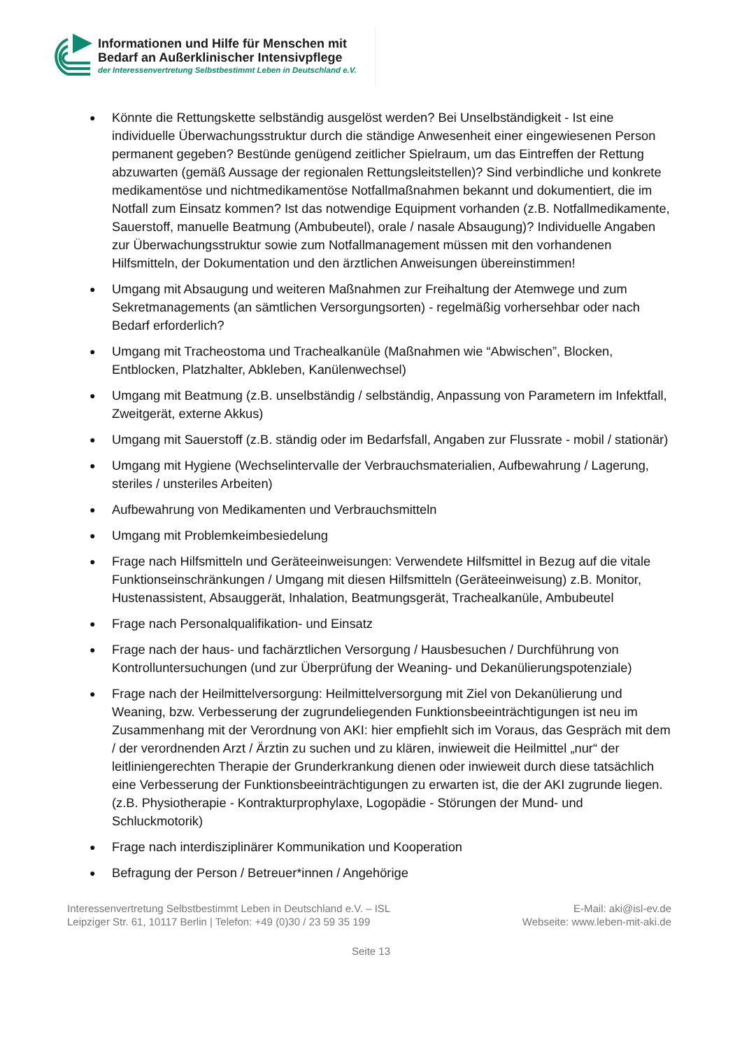Informationen und Hilfe für Menschen mit
Bedarf an Außerklinischer Intensivpflege
der Interessenvertretung Selbstbestimmt Leben in Deutschland e.V.
● Könnte die Rettungskette selbständig ausgelöst werden? Bei Unselbständigkeit - Ist eine individuelle Überwachungsstruktur durch die ständige Anwesenheit einer eingewiesenen Person permanent gegeben? Bestünde genügend zeitlicher Spielraum, um das Eintreffen der Rettung abzuwarten (gemäß Aussage der regionalen Rettungsleitstellen)? Sind verbindliche und konkrete medikamentöse und nichtmedikamentöse Notfallmaßnahmen bekannt und dokumentiert, die im Notfall zum Einsatz kommen? Ist das notwendige Equipment vorhanden (z.B. Notfallmedikamente, Sauerstoff, manuelle Beatmung (Ambubeutel), orale / nasale Absaugung)? Individuelle Angaben zur Überwachungsstruktur sowie zum Notfallmanagement müssen mit den vorhandenen Hilfsmitteln, der Dokumentation und den ärztlichen Anweisungen übereinstimmen!
● Umgang mit Absaugung und weiteren Maßnahmen zur Freihaltung der Atemwege und zum Sekretmanagements (an sämtlichen Versorgungsorten) - regelmäßig vorhersehbar oder nach Bedarf erforderlich?
● Umgang mit Tracheostoma und Trachealkanüle (Maßnahmen wie “Abwischen”, Blocken, Entblocken, Platzhalter, Abkleben, Kanülenwechsel)
● Umgang mit Beatmung (z.B. unselbständig / selbständig, Anpassung von Parametern im Infektfall, Zweitgerät, externe Akkus)
● Umgang mit Sauerstoff (z.B. ständig oder im Bedarfsfall, Angaben zur Flussrate - mobil / stationär)
● Umgang mit Hygiene (Wechselintervalle der Verbrauchsmaterialien, Aufbewahrung / Lagerung, steriles / unsteriles Arbeiten)
● Aufbewahrung von Medikamenten und Verbrauchsmitteln
● Umgang mit Problemkeimbesiedelung
● Frage nach Hilfsmitteln und Geräteeinweisungen: Verwendete Hilfsmittel in Bezug auf die vitale Funktionseinschränkungen / Umgang mit diesen Hilfsmitteln (Geräteeinweisung) z.B. Monitor, Hustenassistent, Absauggerät, Inhalation, Beatmungsgerät, Trachealkanüle, Ambubeutel
● Frage nach Personalqualifikation- und Einsatz
● Frage nach der haus- und fachärztlichen Versorgung / Hausbesuchen / Durchführung von Kontrolluntersuchungen (und zur Überprüfung der Weaning- und Dekanülierungspotenziale)
● Frage nach der Heilmittelversorgung: Heilmittelversorgung mit Ziel von Dekanülierung und Weaning, bzw. Verbesserung der zugrundeliegenden Funktionsbeeinträchtigungen ist neu im Zusammenhang mit der Verordnung von AKI: hier empfiehlt sich im Voraus, das Gespräch mit dem / der verordnenden Arzt / Ärztin zu suchen und zu klären, inwieweit die Heilmittel „nur“ der leitliniengerechten Therapie der Grunderkrankung dienen oder inwieweit durch diese tatsächlich eine Verbesserung der Funktionsbeeinträchtigungen zu erwarten ist, die der AKI zugrunde liegen. (z.B. Physiotherapie - Kontrakturprophylaxe, Logopädie - Störungen der Mund- und Schluckmotorik)
● Frage nach interdisziplinärer Kommunikation und Kooperation
● Befragung der Person / Betreuer*innen / Angehörige
Interessenvertretung Selbstbestimmt Leben in Deutschland e.V. – ISL
Leipziger Str. 61, 10117 Berlin | Telefon: +49 (0)30 / 23 59 35 199
E-Mail: aki@isl-ev.de
Webseite: www.leben-mit-aki.de
Seite 13